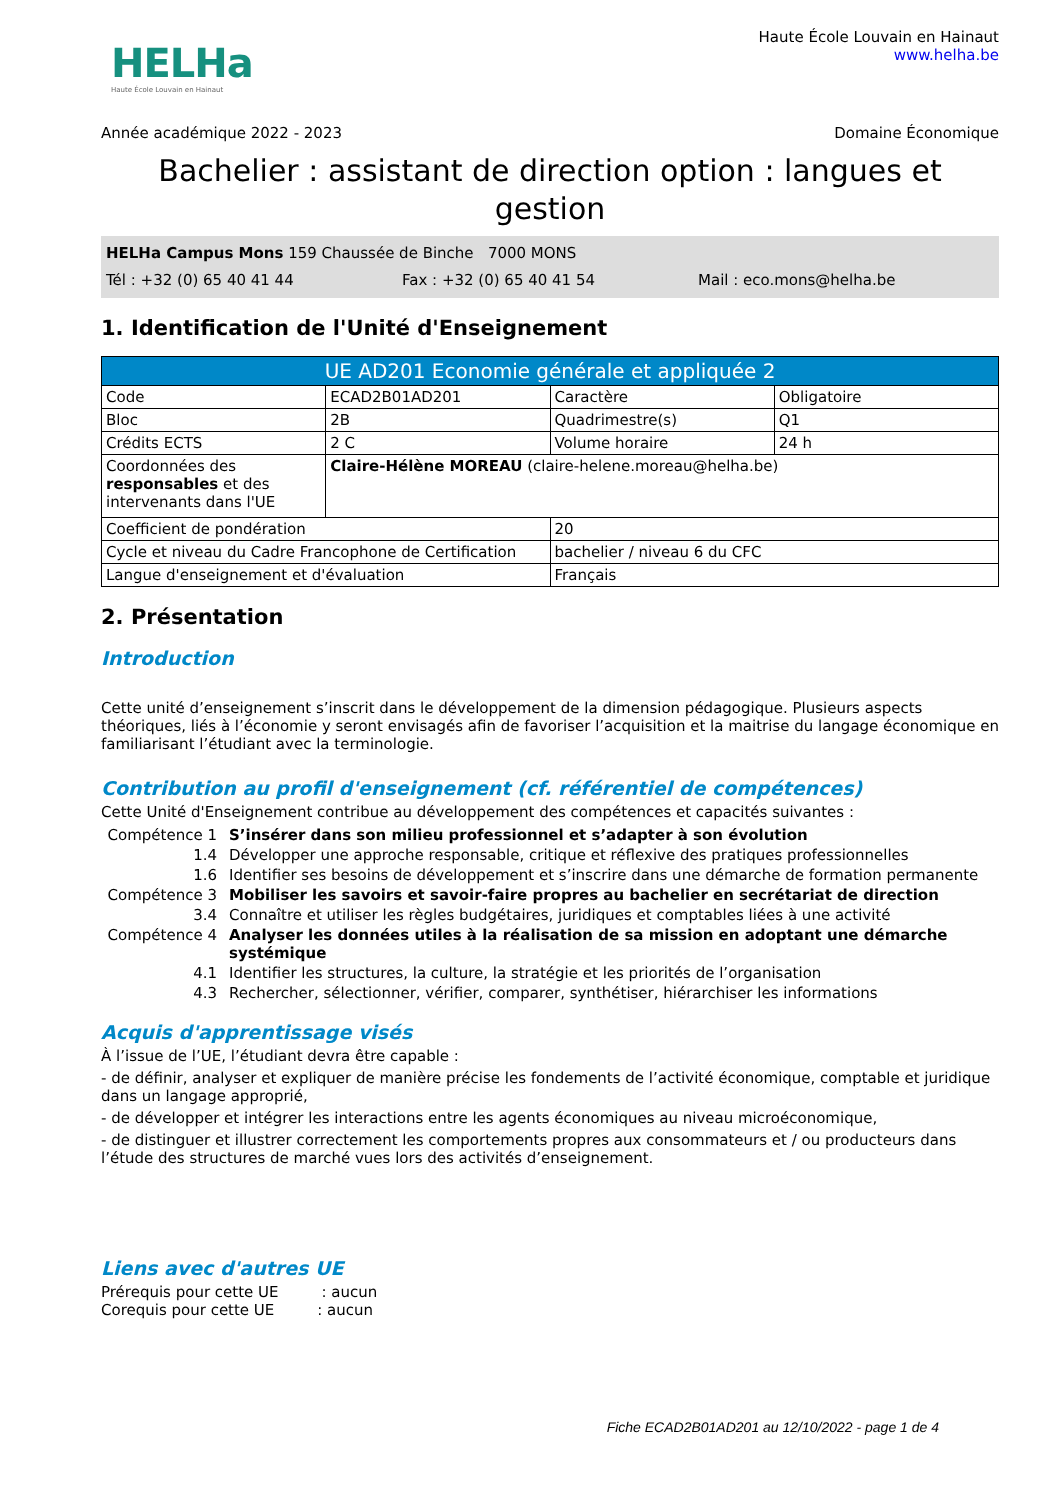HELHa
Haute École Louvain en Hainaut
Haute École Louvain en Hainaut
www.helha.be
Année académique 2022 - 2023 Domaine Économique
Bachelier : assistant de direction option : langues et gestion
HELHa Campus Mons 159 Chaussée de Binche 7000 MONS
Tél : +32 (0) 65 40 41 44 Fax : +32 (0) 65 40 41 54 Mail : eco.mons@helha.be
1. Identification de l'Unité d'Enseignement
| UE AD201 Economie générale et appliquée 2 | | | |
| --- | --- | --- | --- |
| Code | ECAD2B01AD201 | Caractère | Obligatoire |
| Bloc | 2B | Quadrimestre(s) | Q1 |
| Crédits ECTS | 2 C | Volume horaire | 24 h |
| Coordonnées des responsables et des intervenants dans l'UE | Claire-Hélène MOREAU (claire-helene.moreau@helha.be) | | |
| Coefficient de pondération | | 20 | |
| Cycle et niveau du Cadre Francophone de Certification | | bachelier / niveau 6 du CFC | |
| Langue d'enseignement et d'évaluation | | Français | |
2. Présentation
Introduction
Cette unité d’enseignement s’inscrit dans le développement de la dimension pédagogique. Plusieurs aspects théoriques, liés à l’économie y seront envisagés afin de favoriser l’acquisition et la maitrise du langage économique en familiarisant l’étudiant avec la terminologie.
Contribution au profil d'enseignement (cf. référentiel de compétences)
Cette Unité d'Enseignement contribue au développement des compétences et capacités suivantes :
| Compétence 1 | S’insérer dans son milieu professionnel et s’adapter à son évolution |
| 1.4 | Développer une approche responsable, critique et réflexive des pratiques professionnelles |
| 1.6 | Identifier ses besoins de développement et s’inscrire dans une démarche de formation permanente |
| Compétence 3 | Mobiliser les savoirs et savoir-faire propres au bachelier en secrétariat de direction |
| 3.4 | Connaître et utiliser les règles budgétaires, juridiques et comptables liées à une activité |
| Compétence 4 | Analyser les données utiles à la réalisation de sa mission en adoptant une démarche systémique |
| 4.1 | Identifier les structures, la culture, la stratégie et les priorités de l’organisation |
| 4.3 | Rechercher, sélectionner, vérifier, comparer, synthétiser, hiérarchiser les informations |
Acquis d'apprentissage visés
À l’issue de l’UE, l’étudiant devra être capable :
- de définir, analyser et expliquer de manière précise les fondements de l’activité économique, comptable et juridique dans un langage approprié,
- de développer et intégrer les interactions entre les agents économiques au niveau microéconomique,
- de distinguer et illustrer correctement les comportements propres aux consommateurs et / ou producteurs dans l’étude des structures de marché vues lors des activités d’enseignement.
Liens avec d'autres UE
Prérequis pour cette UE : aucun
Corequis pour cette UE : aucun
Fiche ECAD2B01AD201 au 12/10/2022 - page 1 de 4